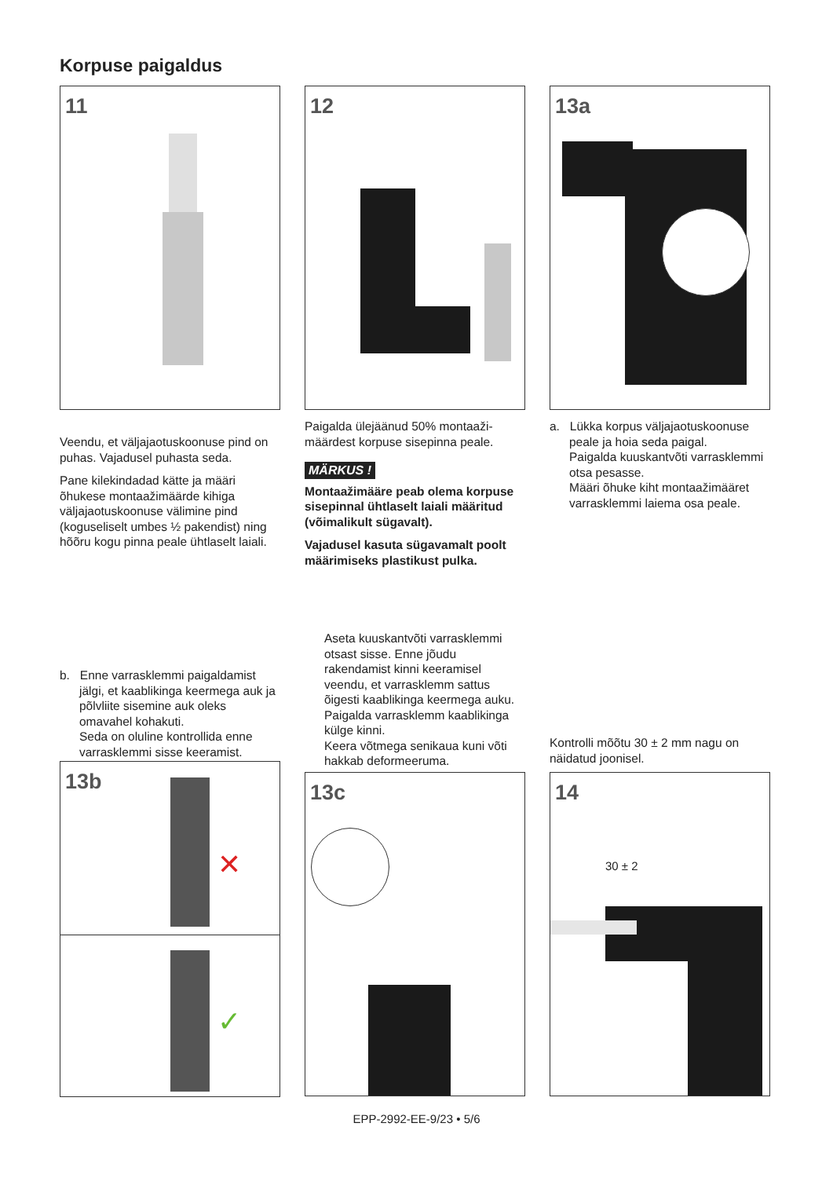Korpuse paigaldus
11 12 13a
Veendu, et väljajaotuskoonuse pind on puhas. Vajadusel puhasta seda.
Pane kilekindadad kätte ja määri õhukese montaažimäärde kihiga väljajaotuskoonuse välimine pind (koguseliselt umbes ½ pakendist) ning hõõru kogu pinna peale ühtlaselt laiali.
Paigalda ülejäänud 50% montaaži-määrdest korpuse sisepinna peale.
MÄRKUS !
Montaažimääre peab olema korpuse sisepinnal ühtlaselt laiali määritud (võimalikult sügavalt).
Vajadusel kasuta sügavamalt poolt määrimiseks plastikust pulka.
a. Lükka korpus väljajaotuskoonuse peale ja hoia seda paigal.
Paigalda kuuskantvõti varrasklemmi otsa pesasse.
Määri õhuke kiht montaažimääret varrasklemmi laiema osa peale.
b. Enne varrasklemmi paigaldamist jälgi, et kaablikinga keermega auk ja põlvliite sisemine auk oleks omavahel kohakuti.
Seda on oluline kontrollida enne varrasklemmi sisse keeramist.
Aseta kuuskantvõti varrasklemmi otsast sisse. Enne jõudu rakendamist kinni keeramisel veendu, et varrasklemm sattus õigesti kaablikinga keermega auku. Paigalda varrasklemm kaablikinga külge kinni.
Keera võtmega senikaua kuni võti hakkab deformeeruma.
Kontrolli mõõtu 30 ± 2 mm nagu on näidatud joonisel.
13b
✕
✓
13c 14
30 ± 2
EPP-2992-EE-9/23 • 5/6